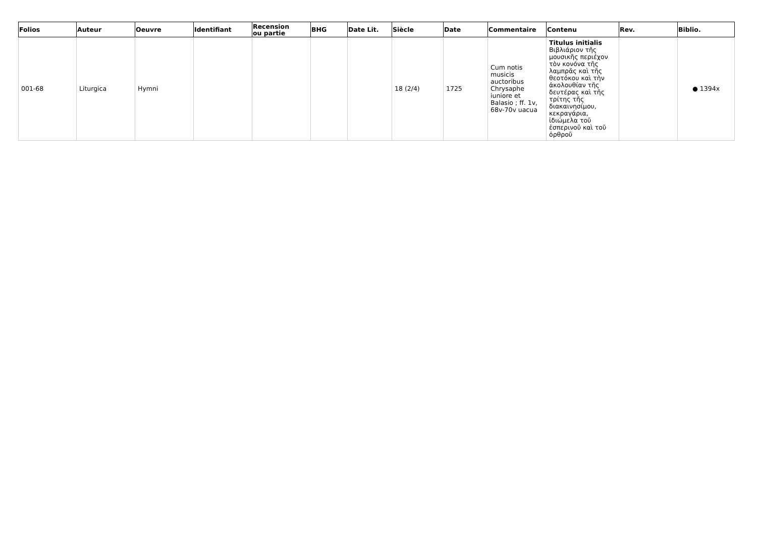| Folios | Auteur | Oeuvre | Identifiant | Recension ou partie | BHG | Date Lit. | Siècle | Date | Commentaire | Contenu | Rev. | Biblio. |
| --- | --- | --- | --- | --- | --- | --- | --- | --- | --- | --- | --- | --- |
| 001-68 | Liturgica | Hymni | | | | | 18 (2/4) | 1725 | Cum notis musicis auctoribus Chrysaphe iuniore et Balasio ; ff. 1v, 68v-70v uacua | Titulus initialis Βιβλιάριον τῆς μουσικῆς περιέχον τὸν κονόνα τῆς λαμπρᾶς καὶ τῆς θεοτόκου καὶ τὴν ἀκολουθίαν τῆς δευτέρας καὶ τῆς τρίτης τῆς διακαινησίμου, κεκραγάρια, ἰδιώμελα τοῦ ἑσπερινοῦ καὶ τοῦ ὀρθροῦ | | ● 1394x |